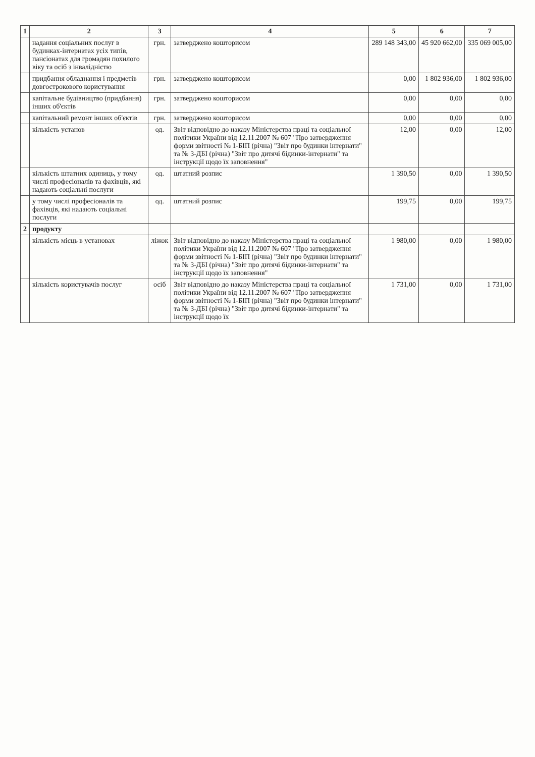| 1 | 2 | 3 | 4 | 5 | 6 | 7 |
| --- | --- | --- | --- | --- | --- | --- |
| | надання соціальних послуг в будинках-інтернатах усіх типів, пансіонатах для громадян похилого віку та осіб з інвалідністю | грн. | затверджено кошторисом | 289 148 343,00 | 45 920 662,00 | 335 069 005,00 |
| | придбання обладнання і предметів довгострокового користування | грн. | затверджено кошторисом | 0,00 | 1 802 936,00 | 1 802 936,00 |
| | капітальне будівництво (придбання) інших об'єктів | грн. | затверджено кошторисом | 0,00 | 0,00 | 0,00 |
| | капітальний ремонт інших об'єктів | грн. | затверджено кошторисом | 0,00 | 0,00 | 0,00 |
| | кількість установ | од. | Звіт відповідно до наказу Міністерства праці та соціальної політики України від 12.11.2007 № 607 "Про затвердження форми звітності № 1-БІП (річна) "Звіт про будинки інтернати" та № 3-ДБІ (річна) "Звіт про дитячі бідинки-інтернати" та інструкції щодо їх заповнення" | 12,00 | 0,00 | 12,00 |
| | кількість штатних одиниць, у тому числі професіоналів та фахівців, які надають соціальні послуги | од. | штатний розпис | 1 390,50 | 0,00 | 1 390,50 |
| | у тому числі професіоналів та фахівців, які надають соціальні послуги | од. | штатний розпис | 199,75 | 0,00 | 199,75 |
| 2 | продукту | | | | | |
| | кількість місць в установах | ліжок | Звіт відповідно до наказу Міністерства праці та соціальної політики України від 12.11.2007 № 607 "Про затвердження форми звітності № 1-БІП (річна) "Звіт про будинки інтернати" та № 3-ДБІ (річна) "Звіт про дитячі бідинки-інтернати" та інструкції щодо їх заповнення" | 1 980,00 | 0,00 | 1 980,00 |
| | кількість користувачів послуг | осіб | Звіт відповідно до наказу Міністерства праці та соціальної політики України від 12.11.2007 № 607 "Про затвердження форми звітності № 1-БІП (річна) "Звіт про будинки інтернати" та № 3-ДБІ (річна) "Звіт про дитячі бідинки-інтернати" та інструкції щодо їх | 1 731,00 | 0,00 | 1 731,00 |